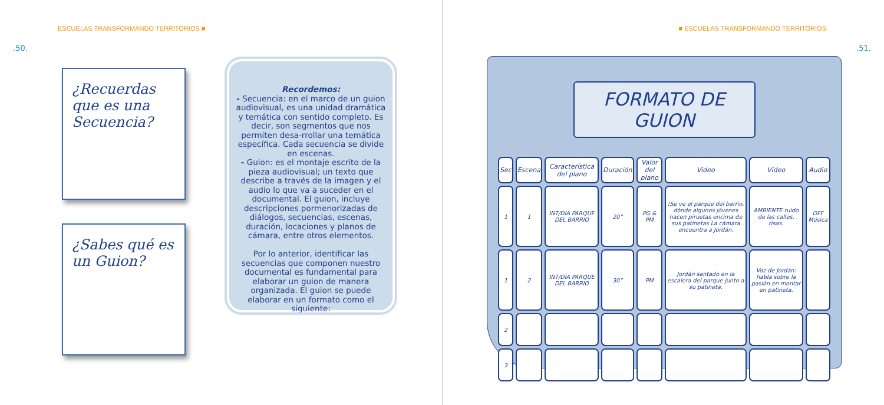ESCUELAS TRANSFORMANDO TERRITORIOS ■
.50.
¿Recuerdas que es una Secuencia?
¿Sabes qué es un Guion?
Recordemos:
- Secuencia: en el marco de un guion audiovisual, es una unidad dramática y temática con sentido completo. Es decir, son segmentos que nos permiten desa-rrollar una temática específica. Cada secuencia se divide en escenas.
- Guion: es el montaje escrito de la pieza audiovisual; un texto que describe a través de la imagen y el audio lo que va a suceder en el documental. El guion, incluye descripciones pormenorizadas de diálogos, secuencias, escenas, duración, locaciones y planos de cámara, entre otros elementos.
Por lo anterior, identificar las secuencias que componen nuestro documental es fundamental para elaborar un guion de manera organizada. El guion se puede elaborar en un formato como el siguiente:
■ ESCUELAS TRANSFORMANDO TERRITORIOS
.51.
FORMATO DE GUION
| Sec | Escena | Característica del plano | Duración | Valor del plano | Video | Video | Audio |
| --- | --- | --- | --- | --- | --- | --- | --- |
| 1 | 1 | INT/DÍA PARQUE DEL BARRIO | 20” | PG & PM | !Se ve el parque del barrio, dónde algunos jóvenes hacen piruetas encima de sus patinetas La cámara encuentra a Jordán. | AMBIENTE ruido de las calles, risas. | OFF Música |
| 1 | 2 | INT/DÍA PARQUE DEL BARRIO | 30” | PM | Jordán sentado en la escalera del parque junto a su patineta. | Voz de Jordán: habla sobre la pasión en montar en patineta. | |
| 2 | | | | | | | |
| 3 | | | | | | | |